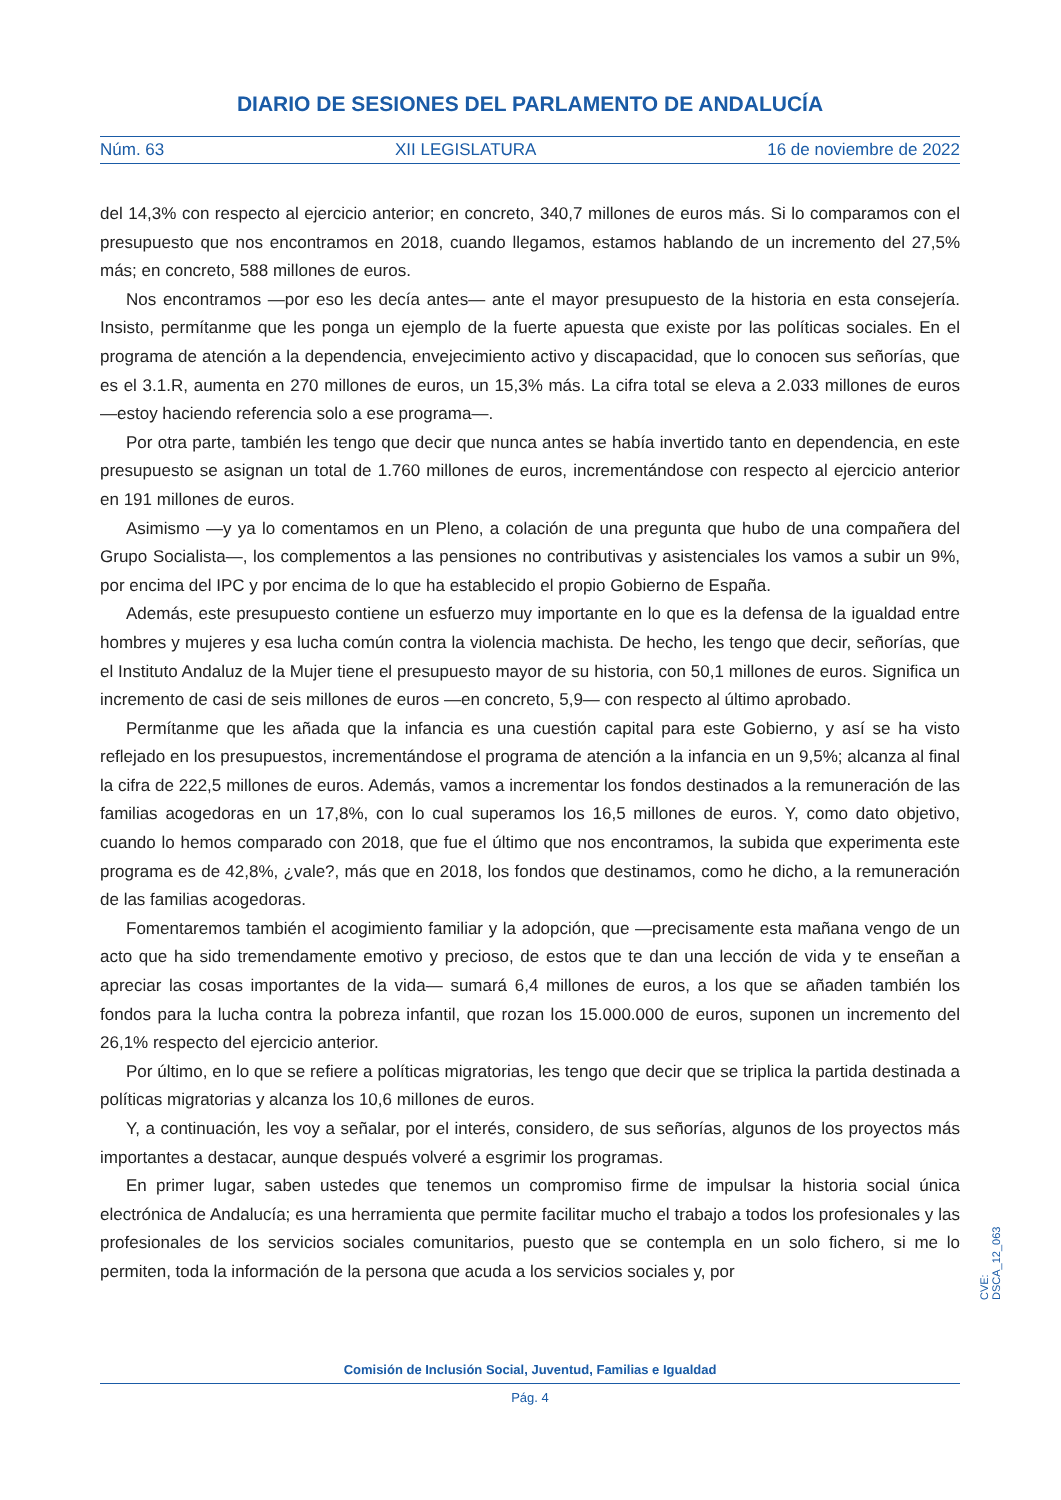DIARIO DE SESIONES DEL PARLAMENTO DE ANDALUCÍA
Núm. 63 XII LEGISLATURA 16 de noviembre de 2022
del 14,3% con respecto al ejercicio anterior; en concreto, 340,7 millones de euros más. Si lo comparamos con el presupuesto que nos encontramos en 2018, cuando llegamos, estamos hablando de un incremento del 27,5% más; en concreto, 588 millones de euros.
Nos encontramos —por eso les decía antes— ante el mayor presupuesto de la historia en esta consejería. Insisto, permítanme que les ponga un ejemplo de la fuerte apuesta que existe por las políticas sociales. En el programa de atención a la dependencia, envejecimiento activo y discapacidad, que lo conocen sus señorías, que es el 3.1.R, aumenta en 270 millones de euros, un 15,3% más. La cifra total se eleva a 2.033 millones de euros —estoy haciendo referencia solo a ese programa—.
Por otra parte, también les tengo que decir que nunca antes se había invertido tanto en dependencia, en este presupuesto se asignan un total de 1.760 millones de euros, incrementándose con respecto al ejercicio anterior en 191 millones de euros.
Asimismo —y ya lo comentamos en un Pleno, a colación de una pregunta que hubo de una compañera del Grupo Socialista—, los complementos a las pensiones no contributivas y asistenciales los vamos a subir un 9%, por encima del IPC y por encima de lo que ha establecido el propio Gobierno de España.
Además, este presupuesto contiene un esfuerzo muy importante en lo que es la defensa de la igualdad entre hombres y mujeres y esa lucha común contra la violencia machista. De hecho, les tengo que decir, señorías, que el Instituto Andaluz de la Mujer tiene el presupuesto mayor de su historia, con 50,1 millones de euros. Significa un incremento de casi de seis millones de euros —en concreto, 5,9— con respecto al último aprobado.
Permítanme que les añada que la infancia es una cuestión capital para este Gobierno, y así se ha visto reflejado en los presupuestos, incrementándose el programa de atención a la infancia en un 9,5%; alcanza al final la cifra de 222,5 millones de euros. Además, vamos a incrementar los fondos destinados a la remuneración de las familias acogedoras en un 17,8%, con lo cual superamos los 16,5 millones de euros. Y, como dato objetivo, cuando lo hemos comparado con 2018, que fue el último que nos encontramos, la subida que experimenta este programa es de 42,8%, ¿vale?, más que en 2018, los fondos que destinamos, como he dicho, a la remuneración de las familias acogedoras.
Fomentaremos también el acogimiento familiar y la adopción, que —precisamente esta mañana vengo de un acto que ha sido tremendamente emotivo y precioso, de estos que te dan una lección de vida y te enseñan a apreciar las cosas importantes de la vida— sumará 6,4 millones de euros, a los que se añaden también los fondos para la lucha contra la pobreza infantil, que rozan los 15.000.000 de euros, suponen un incremento del 26,1% respecto del ejercicio anterior.
Por último, en lo que se refiere a políticas migratorias, les tengo que decir que se triplica la partida destinada a políticas migratorias y alcanza los 10,6 millones de euros.
Y, a continuación, les voy a señalar, por el interés, considero, de sus señorías, algunos de los proyectos más importantes a destacar, aunque después volveré a esgrimir los programas.
En primer lugar, saben ustedes que tenemos un compromiso firme de impulsar la historia social única electrónica de Andalucía; es una herramienta que permite facilitar mucho el trabajo a todos los profesionales y las profesionales de los servicios sociales comunitarios, puesto que se contempla en un solo fichero, si me lo permiten, toda la información de la persona que acuda a los servicios sociales y, por
CVE: DSCA_12_063
Comisión de Inclusión Social, Juventud, Familias e Igualdad
Pág. 4